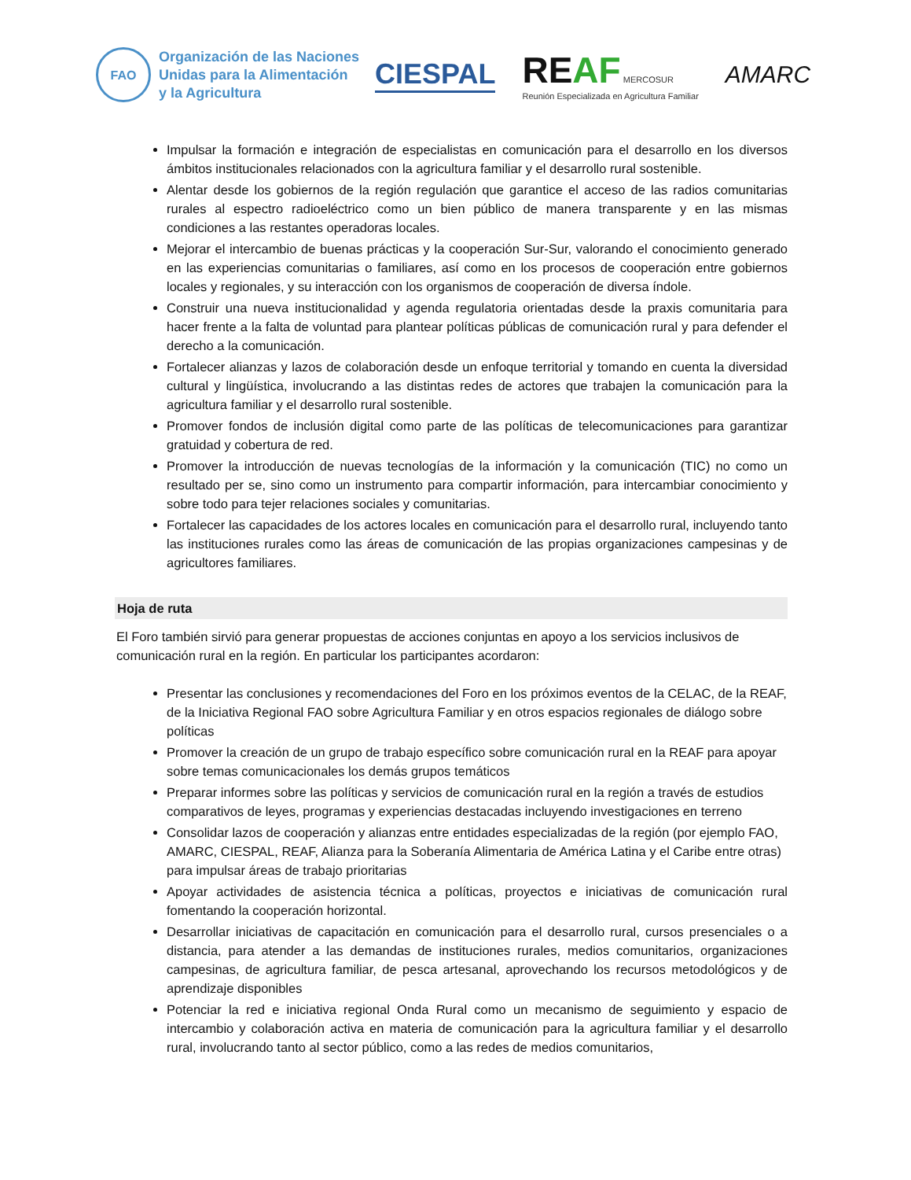FAO
Organización de las Naciones
Unidas para la Alimentación
y la Agricultura
CIESPAL
REAF MERCOSUR
Reunión Especializada en Agricultura Familiar
AMARC
Impulsar la formación e integración de especialistas en comunicación para el desarrollo en los diversos ámbitos institucionales relacionados con la agricultura familiar y el desarrollo rural sostenible.
Alentar desde los gobiernos de la región regulación que garantice el acceso de las radios comunitarias rurales al espectro radioeléctrico como un bien público de manera transparente y en las mismas condiciones a las restantes operadoras locales.
Mejorar el intercambio de buenas prácticas y la cooperación Sur-Sur, valorando el conocimiento generado en las experiencias comunitarias o familiares, así como en los procesos de cooperación entre gobiernos locales y regionales, y su interacción con los organismos de cooperación de diversa índole.
Construir una nueva institucionalidad y agenda regulatoria orientadas desde la praxis comunitaria para hacer frente a la falta de voluntad para plantear políticas públicas de comunicación rural y para defender el derecho a la comunicación.
Fortalecer alianzas y lazos de colaboración desde un enfoque territorial y tomando en cuenta la diversidad cultural y lingüística, involucrando a las distintas redes de actores que trabajen la comunicación para la agricultura familiar y el desarrollo rural sostenible.
Promover fondos de inclusión digital como parte de las políticas de telecomunicaciones para garantizar gratuidad y cobertura de red.
Promover la introducción de nuevas tecnologías de la información y la comunicación (TIC) no como un resultado per se, sino como un instrumento para compartir información, para intercambiar conocimiento y sobre todo para tejer relaciones sociales y comunitarias.
Fortalecer las capacidades de los actores locales en comunicación para el desarrollo rural, incluyendo tanto las instituciones rurales como las áreas de comunicación de las propias organizaciones campesinas y de agricultores familiares.
Hoja de ruta
El Foro también sirvió para generar propuestas de acciones conjuntas en apoyo a los servicios inclusivos de comunicación rural en la región. En particular los participantes acordaron:
Presentar las conclusiones y recomendaciones del Foro en los próximos eventos de la CELAC, de la REAF, de la Iniciativa Regional FAO sobre Agricultura Familiar y en otros espacios regionales de diálogo sobre políticas
Promover la creación de un grupo de trabajo específico sobre comunicación rural en la REAF para apoyar sobre temas comunicacionales los demás grupos temáticos
Preparar informes sobre las políticas y servicios de comunicación rural en la región a través de estudios comparativos de leyes, programas y experiencias destacadas incluyendo investigaciones en terreno
Consolidar lazos de cooperación y alianzas entre entidades especializadas de la región (por ejemplo FAO, AMARC, CIESPAL, REAF, Alianza para la Soberanía Alimentaria de América Latina y el Caribe entre otras) para impulsar áreas de trabajo prioritarias
Apoyar actividades de asistencia técnica a políticas, proyectos e iniciativas de comunicación rural fomentando la cooperación horizontal.
Desarrollar iniciativas de capacitación en comunicación para el desarrollo rural, cursos presenciales o a distancia, para atender a las demandas de instituciones rurales, medios comunitarios, organizaciones campesinas, de agricultura familiar, de pesca artesanal, aprovechando los recursos metodológicos y de aprendizaje disponibles
Potenciar la red e iniciativa regional Onda Rural como un mecanismo de seguimiento y espacio de intercambio y colaboración activa en materia de comunicación para la agricultura familiar y el desarrollo rural, involucrando tanto al sector público, como a las redes de medios comunitarios,